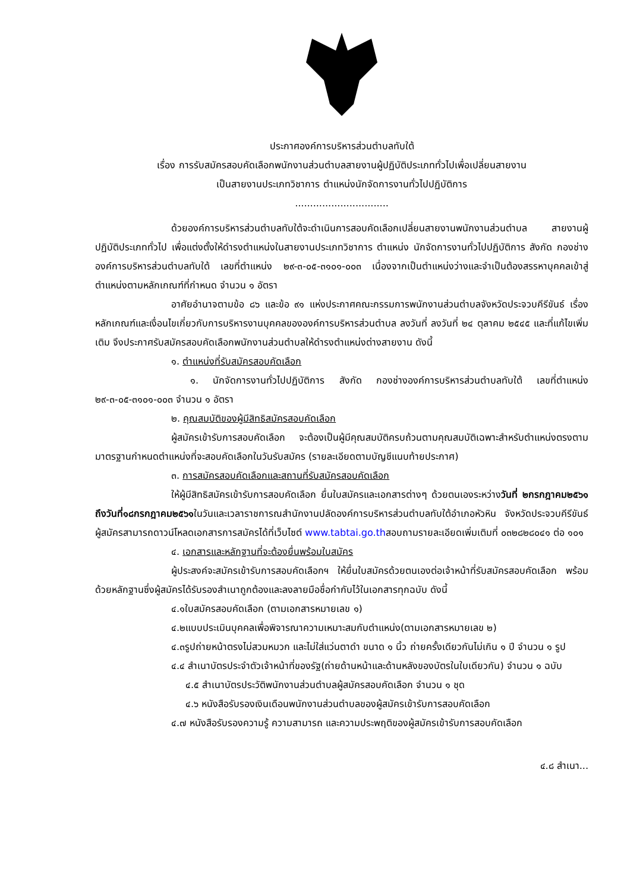ประกาศองค์การบริหารส่วนตำบลทับใต้
เรื่อง การรับสมัครสอบคัดเลือกพนักงานส่วนตำบลสายงานผู้ปฏิบัติประเภททั่วไปเพื่อเปลี่ยนสายงาน
เป็นสายงานประเภทวิชาการ ตำแหน่งนักจัดการงานทั่วไปปฏิบัติการ
...............................
ด้วยองค์การบริหารส่วนตำบลทับใต้จะดำเนินการสอบคัดเลือกเปลี่ยนสายงานพนักงานส่วนตำบล สายงานผู้ปฏิบัติประเภททั่วไป เพื่อแต่งตั้งให้ดำรงตำแหน่งในสายงานประเภทวิชาการ ตำแหน่ง นักจัดการงานทั่วไปปฏิบัติการ สังกัด กองช่างองค์การบริหารส่วนตำบลทับใต้ เลขที่ตำแหน่ง ๒๙-๓-๐๕-๓๑๐๑-๐๐๓ เนื่องจากเป็นตำแหน่งว่างและจำเป็นต้องสรรหาบุคคลเข้าสู่ตำแหน่งตามหลักเกณฑ์ที่กำหนด จำนวน ๑ อัตรา
อาศัยอำนาจตามข้อ ๘๖ และข้อ ๙๑ แห่งประกาศคณะกรรมการพนักงานส่วนตำบลจังหวัดประจวบคีรีขันธ์ เรื่องหลักเกณฑ์และเงื่อนไขเกี่ยวกับการบริหารงานบุคคลขององค์การบริหารส่วนตำบล ลงวันที่ ลงวันที่ ๒๔ ตุลาคม ๒๕๔๕ และที่แก้ไขเพิ่มเติม จึงประกาศรับสมัครสอบคัดเลือกพนักงานส่วนตำบลให้ดำรงตำแหน่งต่างสายงาน ดังนี้
๑. ตำแหน่งที่รับสมัครสอบคัดเลือก
๑. นักจัดการงานทั่วไปปฏิบัติการ สังกัด กองช่างองค์การบริหารส่วนตำบลทับใต้ เลขที่ตำแหน่ง ๒๙-๓-๐๕-๓๑๐๑-๐๐๓ จำนวน ๑ อัตรา
๒. คุณสมบัติของผู้มีสิทธิสมัครสอบคัดเลือก
ผู้สมัครเข้ารับการสอบคัดเลือก จะต้องเป็นผู้มีคุณสมบัติครบถ้วนตามคุณสมบัติเฉพาะสำหรับตำแหน่งตรงตามมาตรฐานกำหนดตำแหน่งที่จะสอบคัดเลือกในวันรับสมัคร (รายละเอียดตามบัญชีแนบท้ายประกาศ)
๓. การสมัครสอบคัดเลือกและสถานที่รับสมัครสอบคัดเลือก
ให้ผู้มีสิทธิสมัครเข้ารับการสอบคัดเลือก ยื่นใบสมัครและเอกสารต่างๆ ด้วยตนเองระหว่างวันที่ ๒กรกฎาคม๒๕๖๑ ถึงวันที่๑๘กรกฎาคม๒๕๖๑ในวันและเวลาราชการณสำนักงานปลัดองค์การบริหารส่วนตำบลทับใต้อำเภอหัวหิน จังหวัดประจวบคีรีขันธ์ผู้สมัครสามารถดาวน์โหลดเอกสารการสมัครได้ที่เว็บไซต์ www.tabtai.go.thสอบถามรายละเอียดเพิ่มเติมที่ ๐๓๒๘๒๘๐๔๑ ต่อ ๑๐๑
๔. เอกสารและหลักฐานที่จะต้องยื่นพร้อมใบสมัคร
ผู้ประสงค์จะสมัครเข้ารับการสอบคัดเลือกฯ ให้ยื่นใบสมัครด้วยตนเองต่อเจ้าหน้าที่รับสมัครสอบคัดเลือก พร้อมด้วยหลักฐานซึ่งผู้สมัครได้รับรองสำเนาถูกต้องและลงลายมือชื่อกำกับไว้ในเอกสารทุกฉบับ ดังนี้
๔.๑ใบสมัครสอบคัดเลือก (ตามเอกสารหมายเลข ๑)
๔.๒แบบประเมินบุคคลเพื่อพิจารณาความเหมาะสมกับตำแหน่ง(ตามเอกสารหมายเลข ๒)
๔.๓รูปถ่ายหน้าตรงไม่สวมหมวก และไม่ใส่แว่นตาดำ ขนาด ๑ นิ้ว ถ่ายครั้งเดียวกันไม่เกิน ๑ ปี จำนวน ๑ รูป
๔.๔ สำเนาบัตรประจำตัวเจ้าหน้าที่ของรัฐ(ถ่ายด้านหน้าและด้านหลังของบัตรในใบเดียวกัน) จำนวน ๑ ฉบับ
๔.๕ สำเนาบัตรประวัติพนักงานส่วนตำบลผู้สมัครสอบคัดเลือก จำนวน ๑ ชุด
๔.๖ หนังสือรับรองเงินเดือนพนักงานส่วนตำบลของผู้สมัครเข้ารับการสอบคัดเลือก
๔.๗ หนังสือรับรองความรู้ ความสามารถ และความประพฤติของผู้สมัครเข้ารับการสอบคัดเลือก
๔.๘ สำเนา...